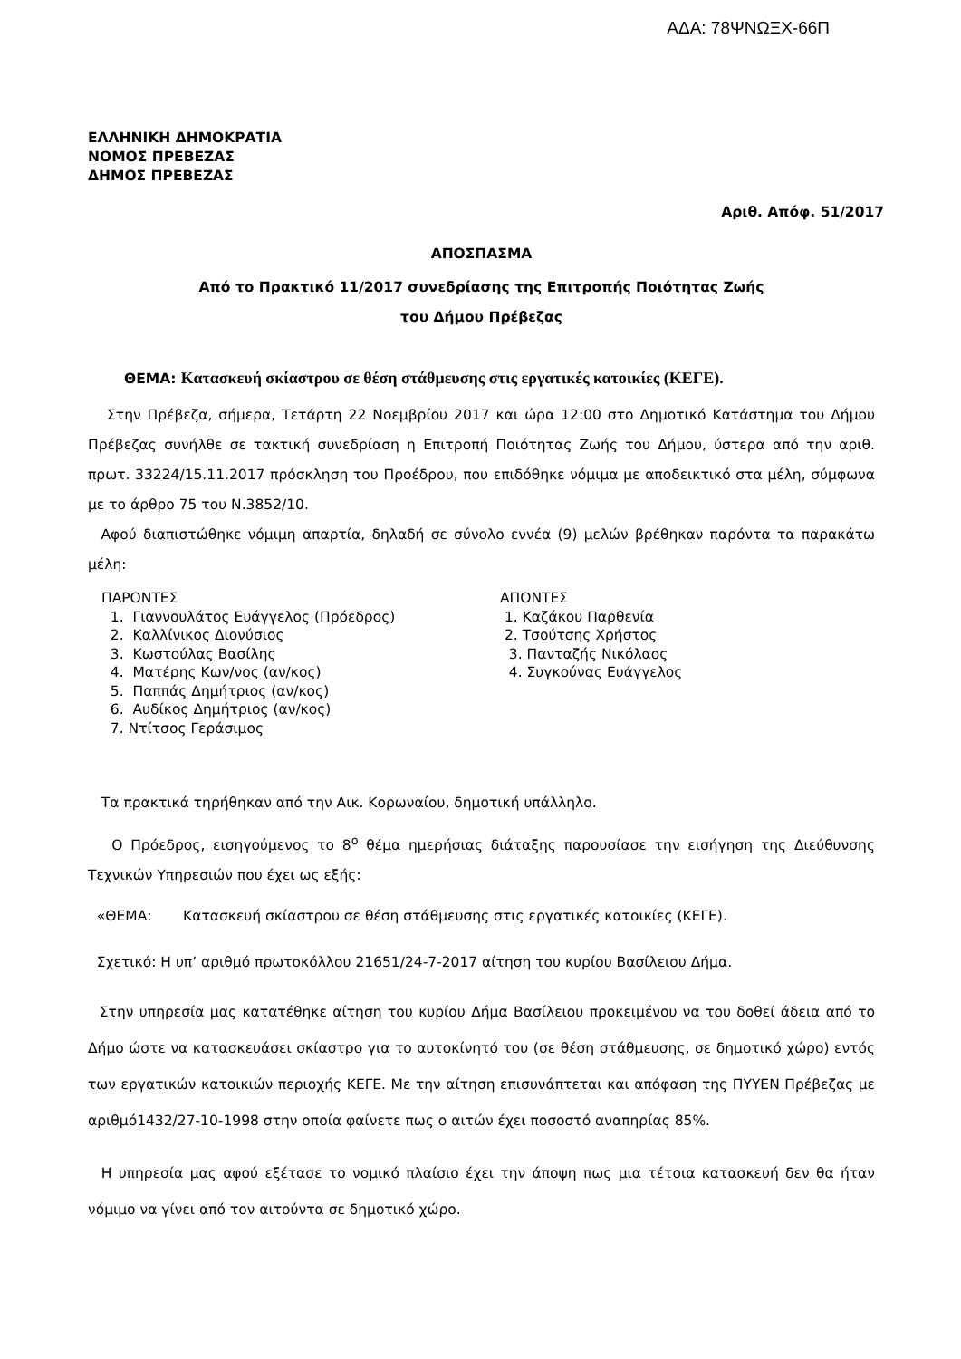ΑΔΑ: 78ΨΝΩΞΧ-66Π
ΕΛΛΗΝΙΚΗ ΔΗΜΟΚΡΑΤΙΑ
ΝΟΜΟΣ ΠΡΕΒΕΖΑΣ
ΔΗΜΟΣ ΠΡΕΒΕΖΑΣ
Αριθ. Απόφ. 51/2017
ΑΠΟΣΠΑΣΜΑ
Από το Πρακτικό 11/2017 συνεδρίασης της Επιτροπής Ποιότητας Ζωής
του Δήμου Πρέβεζας
ΘΕΜΑ: Κατασκευή σκίαστρου σε θέση στάθμευσης στις εργατικές κατοικίες (ΚΕΓΕ).
Στην Πρέβεζα, σήμερα, Τετάρτη 22 Νοεμβρίου 2017 και ώρα 12:00 στο Δημοτικό Κατάστημα του Δήμου Πρέβεζας συνήλθε σε τακτική συνεδρίαση η Επιτροπή Ποιότητας Ζωής του Δήμου, ύστερα από την αριθ. πρωτ. 33224/15.11.2017 πρόσκληση του Προέδρου, που επιδόθηκε νόμιμα με αποδεικτικό στα μέλη, σύμφωνα με το άρθρο 75 του Ν.3852/10.
Αφού διαπιστώθηκε νόμιμη απαρτία, δηλαδή σε σύνολο εννέα (9) μελών βρέθηκαν παρόντα τα παρακάτω μέλη:
ΠΑΡΟΝΤΕΣ
1. Γιαννουλάτος Ευάγγελος (Πρόεδρος)
2. Καλλίνικος Διονύσιος
3. Κωστούλας Βασίλης
4. Ματέρης Κων/νος (αν/κος)
5. Παππάς Δημήτριος (αν/κος)
6. Αυδίκος Δημήτριος (αν/κος)
7. Ντίτσος Γεράσιμος
ΑΠΟΝΤΕΣ
1. Καζάκου Παρθενία
2. Τσούτσης Χρήστος
3. Πανταζής Νικόλαος
4. Συγκούνας Ευάγγελος
Τα πρακτικά τηρήθηκαν από την Αικ. Κορωναίου, δημοτική υπάλληλο.
Ο Πρόεδρος, εισηγούμενος το 8<sup>ο</sup> θέμα ημερήσιας διάταξης παρουσίασε την εισήγηση της Διεύθυνσης Τεχνικών Υπηρεσιών που έχει ως εξής:
«ΘΕΜΑ: Κατασκευή σκίαστρου σε θέση στάθμευσης στις εργατικές κατοικίες (ΚΕΓΕ).
Σχετικό: Η υπ’ αριθμό πρωτοκόλλου 21651/24-7-2017 αίτηση του κυρίου Βασίλειου Δήμα.
Στην υπηρεσία μας κατατέθηκε αίτηση του κυρίου Δήμα Βασίλειου προκειμένου να του δοθεί άδεια από το Δήμο ώστε να κατασκευάσει σκίαστρο για το αυτοκίνητό του (σε θέση στάθμευσης, σε δημοτικό χώρο) εντός των εργατικών κατοικιών περιοχής ΚΕΓΕ. Με την αίτηση επισυνάπτεται και απόφαση της ΠΥΥΕΝ Πρέβεζας με αριθμό1432/27-10-1998 στην οποία φαίνετε πως ο αιτών έχει ποσοστό αναπηρίας 85%.
Η υπηρεσία μας αφού εξέτασε το νομικό πλαίσιο έχει την άποψη πως μια τέτοια κατασκευή δεν θα ήταν νόμιμο να γίνει από τον αιτούντα σε δημοτικό χώρο.